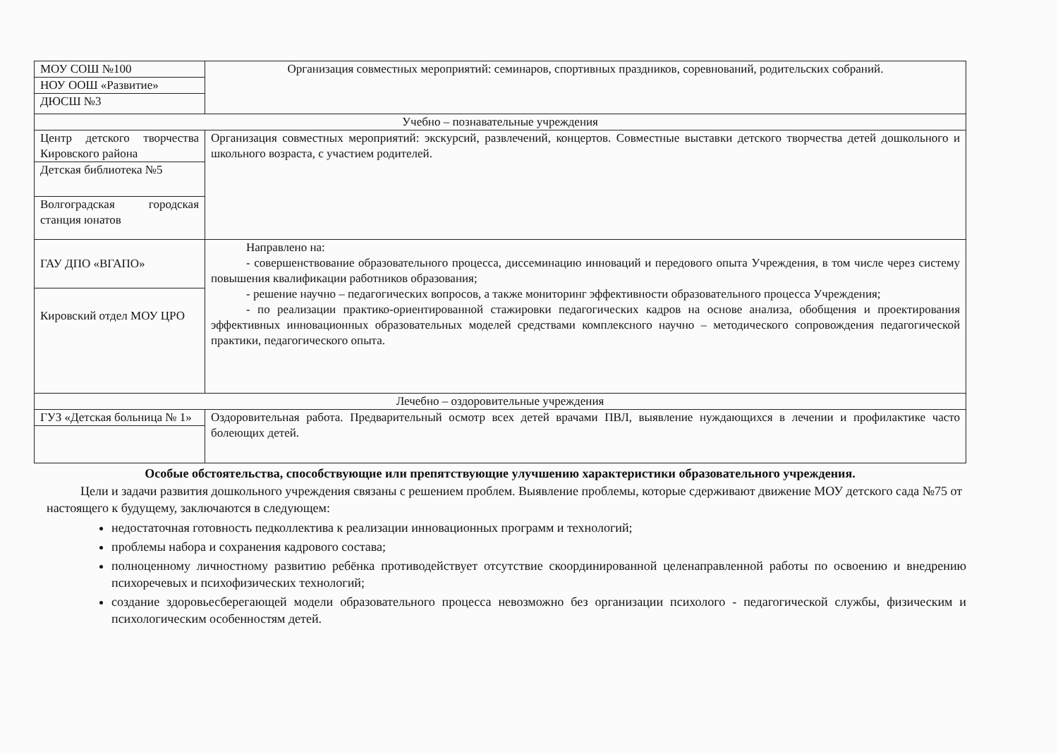| МОУ СОШ №100 | Организация совместных мероприятий: семинаров, спортивных праздников, соревнований, родительских собраний. |
| НОУ ООШ «Развитие» | |
| ДЮСШ №3 | |
| Учебно – познавательные учреждения | |
| Центр детского творчества Кировского района | Организация совместных мероприятий: экскурсий, развлечений, концертов. Совместные выставки детского творчества детей дошкольного и школьного возраста, с участием родителей. |
| Детская библиотека №5 | |
| Волгоградская городская станция юнатов | |
| ГАУ ДПО «ВГАПО» | Направлено на: - совершенствование образовательного процесса, диссеминацию инноваций и передового опыта Учреждения, в том числе через систему повышения квалификации работников образования; - решение научно – педагогических вопросов, а также мониторинг эффективности образовательного процесса Учреждения; - по реализации практико-ориентированной стажировки педагогических кадров на основе анализа, обобщения и проектирования эффективных инновационных образовательных моделей средствами комплексного научно – методического сопровождения педагогической практики, педагогического опыта. |
| Кировский отдел МОУ ЦРО | |
| Лечебно – оздоровительные учреждения | |
| ГУЗ «Детская больница № 1» | Оздоровительная работа. Предварительный осмотр всех детей врачами ПВЛ, выявление нуждающихся в лечении и профилактике часто болеющих детей. |
Особые обстоятельства, способствующие или препятствующие улучшению характеристики образовательного учреждения.
Цели и задачи развития дошкольного учреждения связаны с решением проблем. Выявление проблемы, которые сдерживают движение МОУ детского сада №75 от настоящего к будущему, заключаются в следующем:
недостаточная готовность педколлектива к реализации инновационных программ и технологий;
проблемы набора и сохранения кадрового состава;
полноценному личностному развитию ребёнка противодействует отсутствие скоординированной целенаправленной работы по освоению и внедрению психоречевых и психофизических технологий;
создание здоровьесберегающей модели образовательного процесса невозможно без организации психолого - педагогической службы, физическим и психологическим особенностям детей.